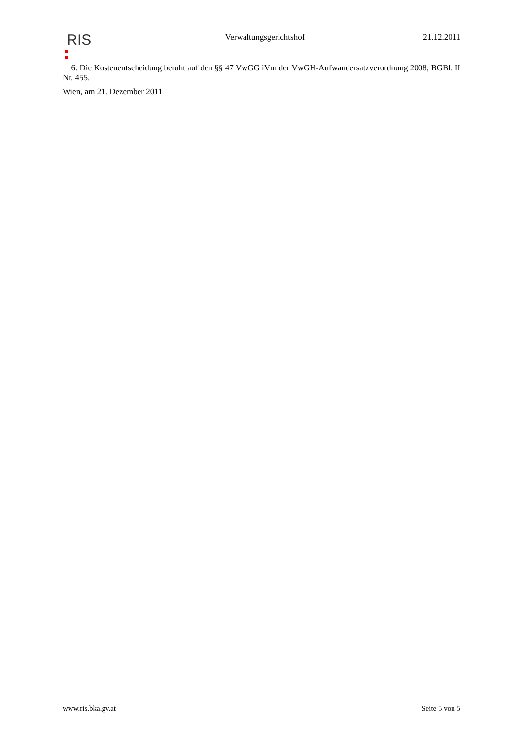RIS
Verwaltungsgerichtshof 21.12.2011
6. Die Kostenentscheidung beruht auf den §§ 47 VwGG iVm der VwGH-Aufwandersatzverordnung 2008, BGBl. II Nr. 455.
Wien, am 21. Dezember 2011
www.ris.bka.gv.at Seite 5 von 5